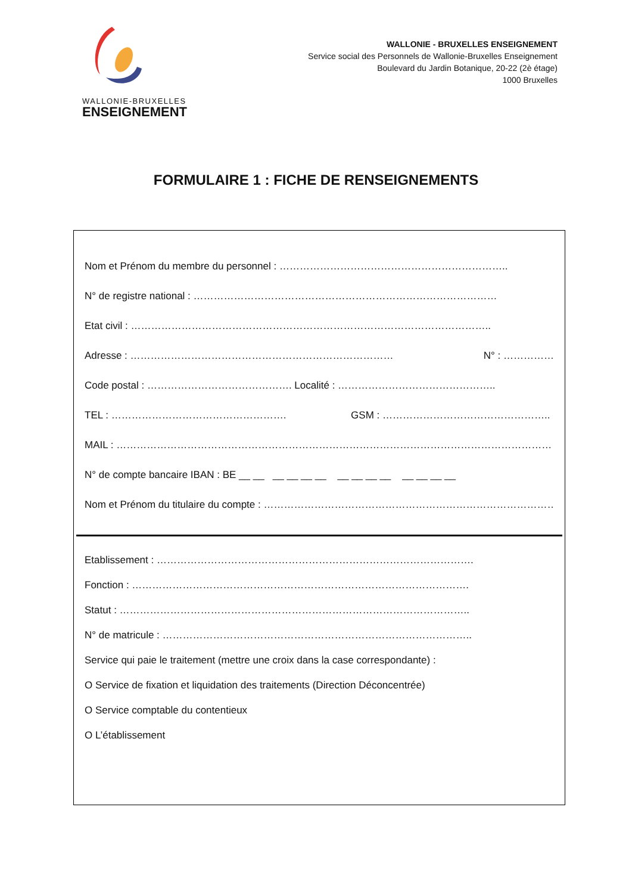WALLONIE-BRUXELLES
ENSEIGNEMENT
WALLONIE - BRUXELLES ENSEIGNEMENT
Service social des Personnels de Wallonie-Bruxelles Enseignement
Boulevard du Jardin Botanique, 20-22 (2è étage)
1000 Bruxelles
FORMULAIRE 1 : FICHE DE RENSEIGNEMENTS
Nom et Prénom du membre du personnel : …………………………………………………………..
N° de registre national : ………………………………………………………………………………
Etat civil : ……………………………………………………………………………………………..
Adresse : …………………………………………………………………… N° : ……………………
Code postal : ……………………………………. Localité : ………………………………………..
TEL : ……………………………………………. GSM : …………………………………………..
MAIL : …………………………………………………………………………………………………………………
N° de compte bancaire IBAN : BE __ __ __ __ __ __ __ __ __ __ __ __ __ __
Nom et Prénom du titulaire du compte : ……………………………………………………………………………
Etablissement : ………………………………………………………………………………….
Fonction : ……………………………………………………………………………………….
Statut : …………………………………………………………………………………………..
N° de matricule : ………………………………………………………………………………..
Service qui paie le traitement (mettre une croix dans la case correspondante) :
O Service de fixation et liquidation des traitements (Direction Déconcentrée)
O Service comptable du contentieux
O L’établissement